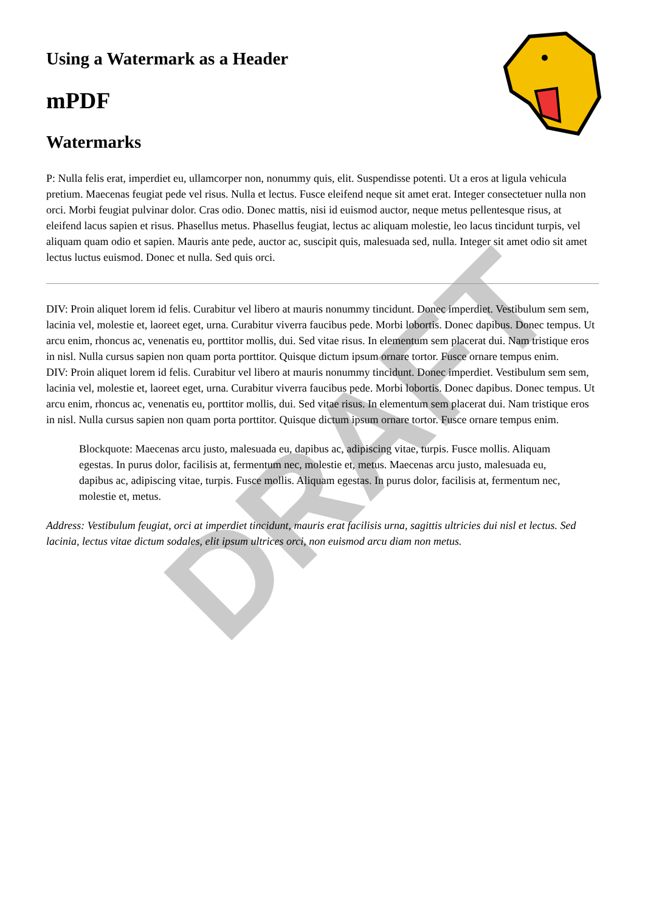DRAFT
Using a Watermark as a Header
mPDF
Watermarks
P: Nulla felis erat, imperdiet eu, ullamcorper non, nonummy quis, elit. Suspendisse potenti. Ut a eros at ligula vehicula pretium. Maecenas feugiat pede vel risus. Nulla et lectus. Fusce eleifend neque sit amet erat. Integer consectetuer nulla non orci. Morbi feugiat pulvinar dolor. Cras odio. Donec mattis, nisi id euismod auctor, neque metus pellentesque risus, at eleifend lacus sapien et risus. Phasellus metus. Phasellus feugiat, lectus ac aliquam molestie, leo lacus tincidunt turpis, vel aliquam quam odio et sapien. Mauris ante pede, auctor ac, suscipit quis, malesuada sed, nulla. Integer sit amet odio sit amet lectus luctus euismod. Donec et nulla. Sed quis orci.
DIV: Proin aliquet lorem id felis. Curabitur vel libero at mauris nonummy tincidunt. Donec imperdiet. Vestibulum sem sem, lacinia vel, molestie et, laoreet eget, urna. Curabitur viverra faucibus pede. Morbi lobortis. Donec dapibus. Donec tempus. Ut arcu enim, rhoncus ac, venenatis eu, porttitor mollis, dui. Sed vitae risus. In elementum sem placerat dui. Nam tristique eros in nisl. Nulla cursus sapien non quam porta porttitor. Quisque dictum ipsum ornare tortor. Fusce ornare tempus enim.
DIV: Proin aliquet lorem id felis. Curabitur vel libero at mauris nonummy tincidunt. Donec imperdiet. Vestibulum sem sem, lacinia vel, molestie et, laoreet eget, urna. Curabitur viverra faucibus pede. Morbi lobortis. Donec dapibus. Donec tempus. Ut arcu enim, rhoncus ac, venenatis eu, porttitor mollis, dui. Sed vitae risus. In elementum sem placerat dui. Nam tristique eros in nisl. Nulla cursus sapien non quam porta porttitor. Quisque dictum ipsum ornare tortor. Fusce ornare tempus enim.
Blockquote: Maecenas arcu justo, malesuada eu, dapibus ac, adipiscing vitae, turpis. Fusce mollis. Aliquam egestas. In purus dolor, facilisis at, fermentum nec, molestie et, metus. Maecenas arcu justo, malesuada eu, dapibus ac, adipiscing vitae, turpis. Fusce mollis. Aliquam egestas. In purus dolor, facilisis at, fermentum nec, molestie et, metus.
Address: Vestibulum feugiat, orci at imperdiet tincidunt, mauris erat facilisis urna, sagittis ultricies dui nisl et lectus. Sed lacinia, lectus vitae dictum sodales, elit ipsum ultrices orci, non euismod arcu diam non metus.